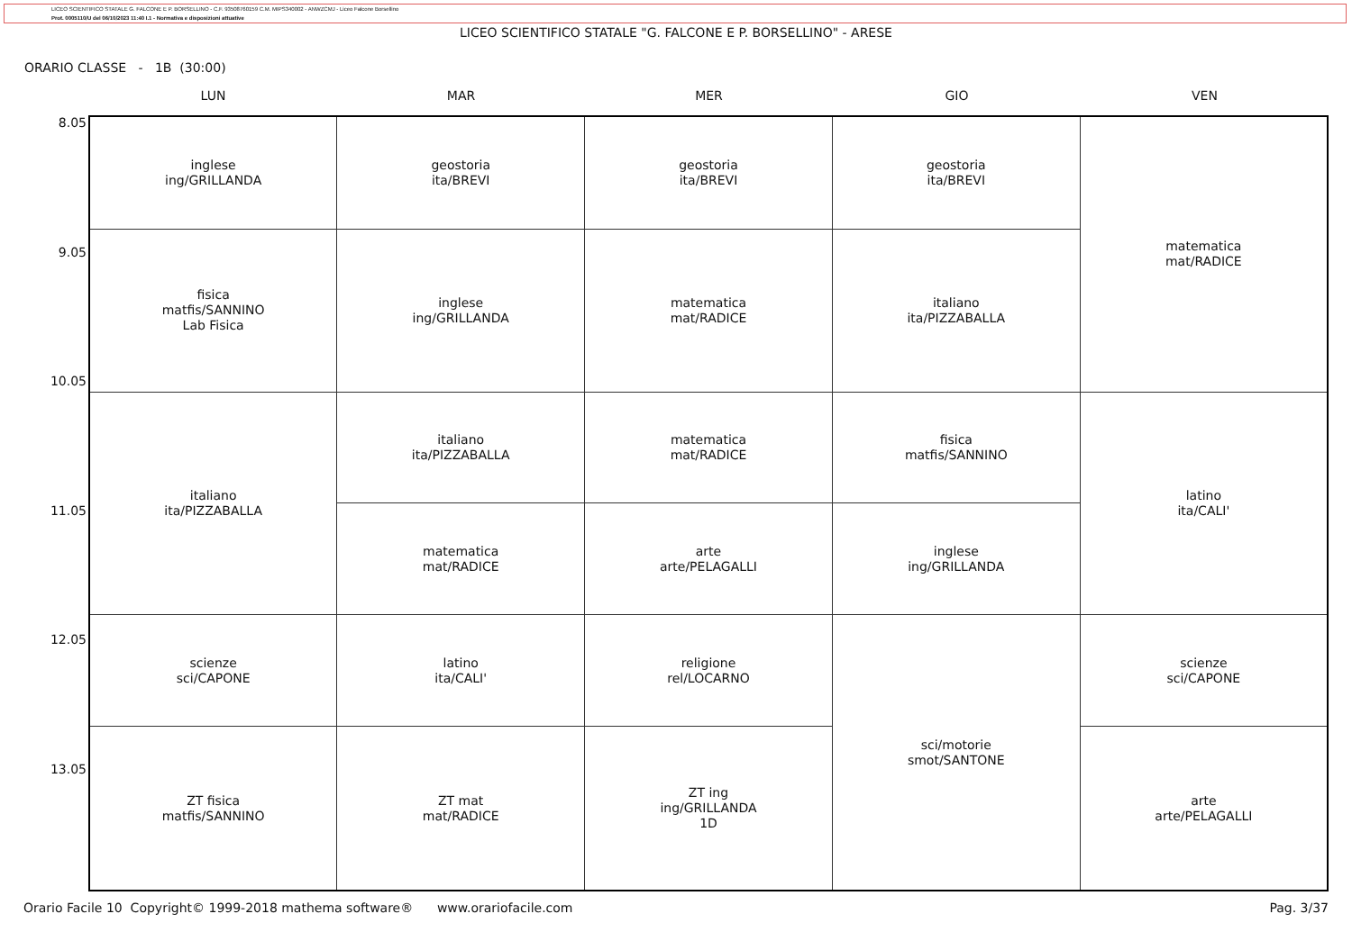LICEO SCIENTIFICO STATALE G. FALCONE E P. BORSELLINO - C.F. 93508760159 C.M. MIPS340002 - ANWZCMJ - Liceo Falcone Borsellino
Prot. 0005110/U del 06/10/2023 11:40 I.1 - Normativa e disposizioni attuative
LICEO SCIENTIFICO STATALE "G. FALCONE E P. BORSELLINO" - ARESE
ORARIO CLASSE - 1B (30:00)
LUN MAR MER GIO VEN
8.05
9.05
10.05
11.05
12.05
13.05
| inglese ing/GRILLANDA | geostoria ita/BREVI | geostoria ita/BREVI | geostoria ita/BREVI | matematica mat/RADICE |
| fisica matfis/SANNINO Lab Fisica | inglese ing/GRILLANDA | matematica mat/RADICE | italiano ita/PIZZABALLA | |
| italiano ita/PIZZABALLA | italiano ita/PIZZABALLA | matematica mat/RADICE | fisica matfis/SANNINO | latino ita/CALI' |
| | matematica mat/RADICE | arte arte/PELAGALLI | inglese ing/GRILLANDA | |
| scienze sci/CAPONE | latino ita/CALI' | religione rel/LOCARNO | sci/motorie smot/SANTONE | scienze sci/CAPONE |
| ZT fisica matfis/SANNINO | ZT mat mat/RADICE | ZT ing ing/GRILLANDA 1D | | arte arte/PELAGALLI |
Orario Facile 10 Copyright© 1999-2018 mathema software® www.orariofacile.com Pag. 3/37